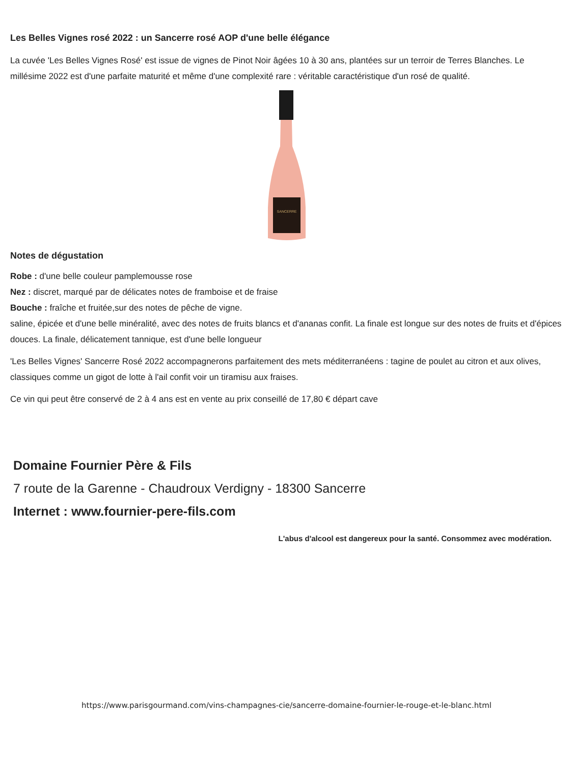Les Belles Vignes rosé 2022 : un Sancerre rosé AOP d'une belle élégance
La cuvée 'Les Belles Vignes Rosé' est issue de vignes de Pinot Noir âgées 10 à 30 ans, plantées sur un terroir de Terres Blanches. Le millésime 2022 est d'une parfaite maturité et même d'une complexité rare : véritable caractéristique d'un rosé de qualité.
SANCERRE
Notes de dégustation
Robe : d'une belle couleur pamplemousse rose
Nez : discret, marqué par de délicates notes de framboise et de fraise
Bouche : fraîche et fruitée,sur des notes de pêche de vigne.
saline, épicée et d'une belle minéralité, avec des notes de fruits blancs et d'ananas confit. La finale est longue sur des notes de fruits et d'épices douces. La finale, délicatement tannique, est d'une belle longueur
'Les Belles Vignes' Sancerre Rosé 2022 accompagnerons parfaitement des mets méditerranéens : tagine de poulet au citron et aux olives, classiques comme un gigot de lotte à l'ail confit voir un tiramisu aux fraises.
Ce vin qui peut être conservé de 2 à 4 ans est en vente au prix conseillé de 17,80 € départ cave
Domaine Fournier Père & Fils
7 route de la Garenne - Chaudroux Verdigny - 18300 Sancerre
Internet : www.fournier-pere-fils.com
L'abus d'alcool est dangereux pour la santé. Consommez avec modération.
https://www.parisgourmand.com/vins-champagnes-cie/sancerre-domaine-fournier-le-rouge-et-le-blanc.html